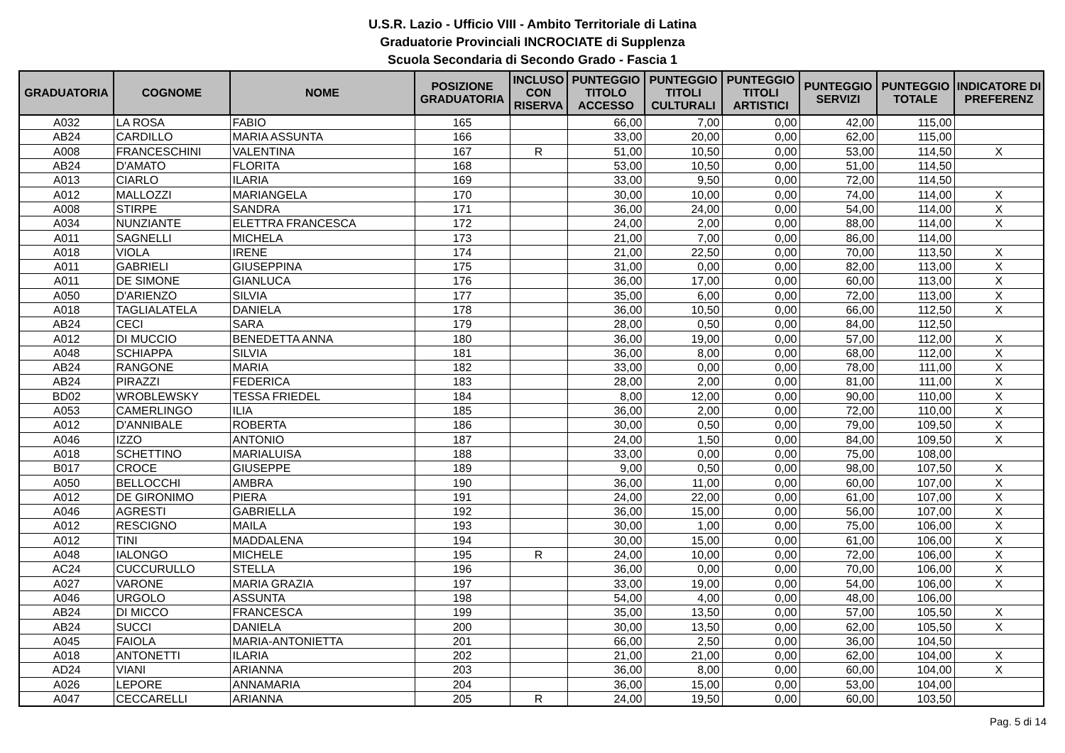U.S.R. Lazio - Ufficio VIII - Ambito Territoriale di Latina
Graduatorie Provinciali INCROCIATE di Supplenza
Scuola Secondaria di Secondo Grado - Fascia 1
| GRADUATORIA | COGNOME | NOME | POSIZIONE GRADUATORIA | INCLUSO CON RISERVA | PUNTEGGIO TITOLO ACCESSO | PUNTEGGIO TITOLI CULTURALI | PUNTEGGIO TITOLI ARTISTICI | PUNTEGGIO SERVIZI | PUNTEGGIO TOTALE | INDICATORE DI PREFERENZ |
| --- | --- | --- | --- | --- | --- | --- | --- | --- | --- | --- |
| A032 | LA ROSA | FABIO | 165 | | 66,00 | 7,00 | 0,00 | 42,00 | 115,00 | |
| AB24 | CARDILLO | MARIA ASSUNTA | 166 | | 33,00 | 20,00 | 0,00 | 62,00 | 115,00 | |
| A008 | FRANCESCHINI | VALENTINA | 167 | R | 51,00 | 10,50 | 0,00 | 53,00 | 114,50 | X |
| AB24 | D'AMATO | FLORITA | 168 | | 53,00 | 10,50 | 0,00 | 51,00 | 114,50 | |
| A013 | CIARLO | ILARIA | 169 | | 33,00 | 9,50 | 0,00 | 72,00 | 114,50 | |
| A012 | MALLOZZI | MARIANGELA | 170 | | 30,00 | 10,00 | 0,00 | 74,00 | 114,00 | X |
| A008 | STIRPE | SANDRA | 171 | | 36,00 | 24,00 | 0,00 | 54,00 | 114,00 | X |
| A034 | NUNZIANTE | ELETTRA FRANCESCA | 172 | | 24,00 | 2,00 | 0,00 | 88,00 | 114,00 | X |
| A011 | SAGNELLI | MICHELA | 173 | | 21,00 | 7,00 | 0,00 | 86,00 | 114,00 | |
| A018 | VIOLA | IRENE | 174 | | 21,00 | 22,50 | 0,00 | 70,00 | 113,50 | X |
| A011 | GABRIELI | GIUSEPPINA | 175 | | 31,00 | 0,00 | 0,00 | 82,00 | 113,00 | X |
| A011 | DE SIMONE | GIANLUCA | 176 | | 36,00 | 17,00 | 0,00 | 60,00 | 113,00 | X |
| A050 | D'ARIENZO | SILVIA | 177 | | 35,00 | 6,00 | 0,00 | 72,00 | 113,00 | X |
| A018 | TAGLIALATELA | DANIELA | 178 | | 36,00 | 10,50 | 0,00 | 66,00 | 112,50 | X |
| AB24 | CECI | SARA | 179 | | 28,00 | 0,50 | 0,00 | 84,00 | 112,50 | |
| A012 | DI MUCCIO | BENEDETTA ANNA | 180 | | 36,00 | 19,00 | 0,00 | 57,00 | 112,00 | X |
| A048 | SCHIAPPA | SILVIA | 181 | | 36,00 | 8,00 | 0,00 | 68,00 | 112,00 | X |
| AB24 | RANGONE | MARIA | 182 | | 33,00 | 0,00 | 0,00 | 78,00 | 111,00 | X |
| AB24 | PIRAZZI | FEDERICA | 183 | | 28,00 | 2,00 | 0,00 | 81,00 | 111,00 | X |
| BD02 | WROBLEWSKY | TESSA FRIEDEL | 184 | | 8,00 | 12,00 | 0,00 | 90,00 | 110,00 | X |
| A053 | CAMERLINGO | ILIA | 185 | | 36,00 | 2,00 | 0,00 | 72,00 | 110,00 | X |
| A012 | D'ANNIBALE | ROBERTA | 186 | | 30,00 | 0,50 | 0,00 | 79,00 | 109,50 | X |
| A046 | IZZO | ANTONIO | 187 | | 24,00 | 1,50 | 0,00 | 84,00 | 109,50 | X |
| A018 | SCHETTINO | MARIALUISA | 188 | | 33,00 | 0,00 | 0,00 | 75,00 | 108,00 | |
| B017 | CROCE | GIUSEPPE | 189 | | 9,00 | 0,50 | 0,00 | 98,00 | 107,50 | X |
| A050 | BELLOCCHI | AMBRA | 190 | | 36,00 | 11,00 | 0,00 | 60,00 | 107,00 | X |
| A012 | DE GIRONIMO | PIERA | 191 | | 24,00 | 22,00 | 0,00 | 61,00 | 107,00 | X |
| A046 | AGRESTI | GABRIELLA | 192 | | 36,00 | 15,00 | 0,00 | 56,00 | 107,00 | X |
| A012 | RESCIGNO | MAILA | 193 | | 30,00 | 1,00 | 0,00 | 75,00 | 106,00 | X |
| A012 | TINI | MADDALENA | 194 | | 30,00 | 15,00 | 0,00 | 61,00 | 106,00 | X |
| A048 | IALONGO | MICHELE | 195 | R | 24,00 | 10,00 | 0,00 | 72,00 | 106,00 | X |
| AC24 | CUCCURULLO | STELLA | 196 | | 36,00 | 0,00 | 0,00 | 70,00 | 106,00 | X |
| A027 | VARONE | MARIA GRAZIA | 197 | | 33,00 | 19,00 | 0,00 | 54,00 | 106,00 | X |
| A046 | URGOLO | ASSUNTA | 198 | | 54,00 | 4,00 | 0,00 | 48,00 | 106,00 | |
| AB24 | DI MICCO | FRANCESCA | 199 | | 35,00 | 13,50 | 0,00 | 57,00 | 105,50 | X |
| AB24 | SUCCI | DANIELA | 200 | | 30,00 | 13,50 | 0,00 | 62,00 | 105,50 | X |
| A045 | FAIOLA | MARIA-ANTONIETTA | 201 | | 66,00 | 2,50 | 0,00 | 36,00 | 104,50 | |
| A018 | ANTONETTI | ILARIA | 202 | | 21,00 | 21,00 | 0,00 | 62,00 | 104,00 | X |
| AD24 | VIANI | ARIANNA | 203 | | 36,00 | 8,00 | 0,00 | 60,00 | 104,00 | X |
| A026 | LEPORE | ANNAMARIA | 204 | | 36,00 | 15,00 | 0,00 | 53,00 | 104,00 | |
| A047 | CECCARELLI | ARIANNA | 205 | R | 24,00 | 19,50 | 0,00 | 60,00 | 103,50 | |
Pag. 5 di 14